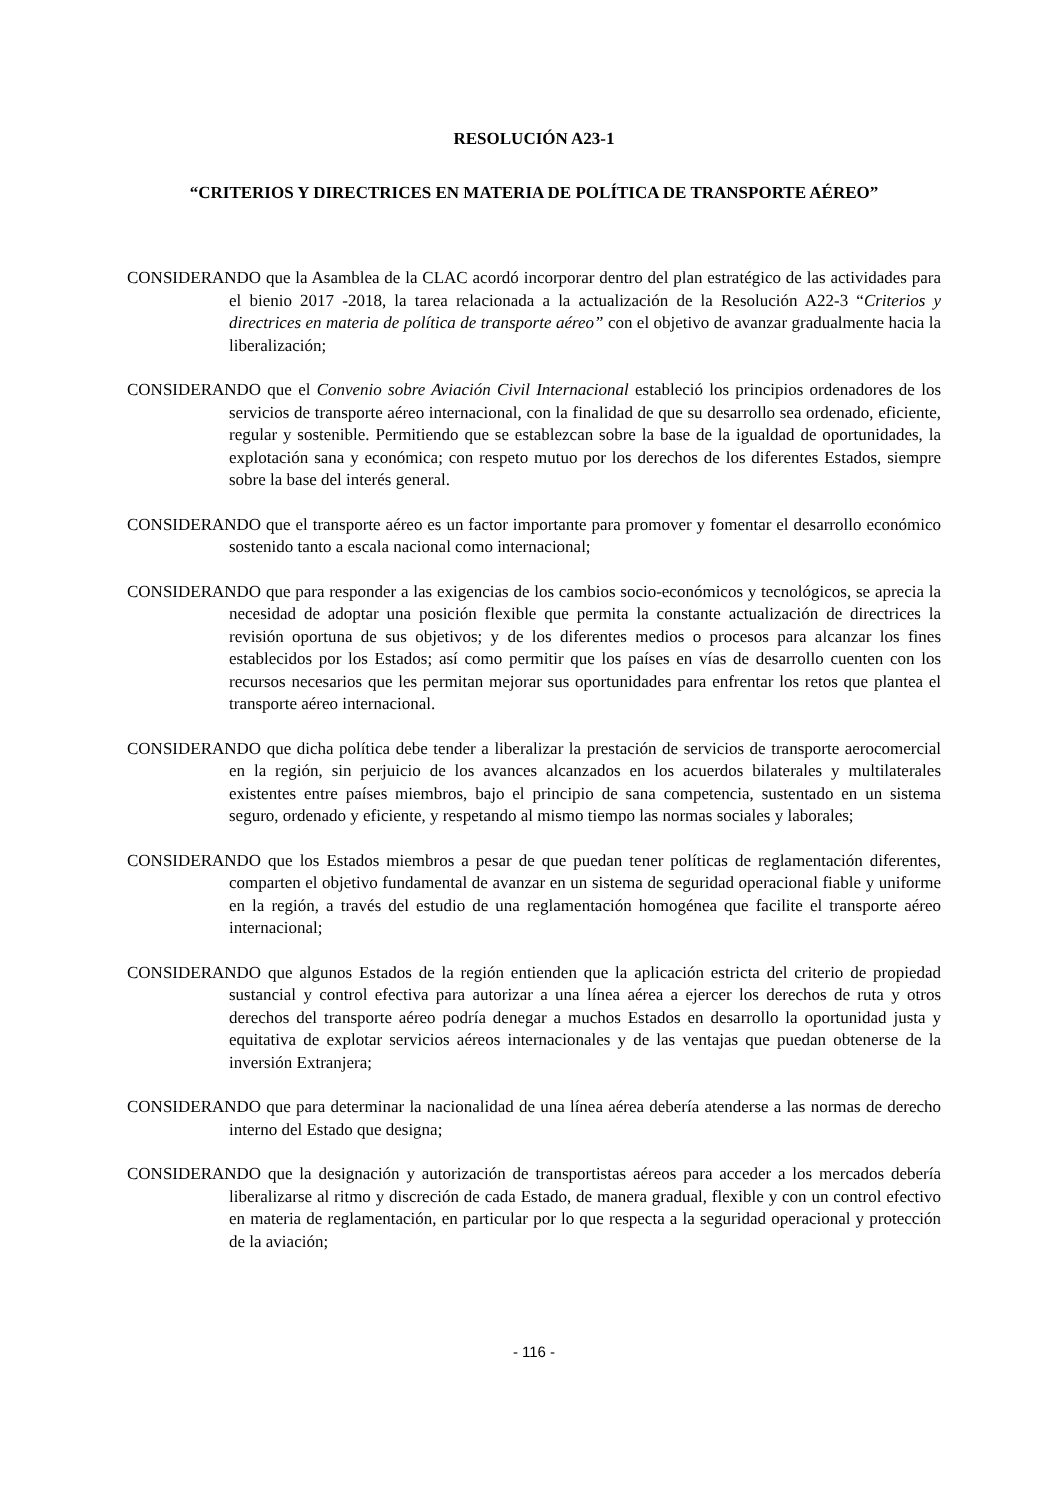RESOLUCIÓN A23-1
“CRITERIOS Y DIRECTRICES EN MATERIA DE POLÍTICA DE TRANSPORTE AÉREO”
CONSIDERANDO que la Asamblea de la CLAC acordó incorporar dentro del plan estratégico de las actividades para el bienio 2017 -2018, la tarea relacionada a la actualización de la Resolución A22-3 “Criterios y directrices en materia de política de transporte aéreo” con el objetivo de avanzar gradualmente hacia la liberalización;
CONSIDERANDO que el Convenio sobre Aviación Civil Internacional estableció los principios ordenadores de los servicios de transporte aéreo internacional, con la finalidad de que su desarrollo sea ordenado, eficiente, regular y sostenible. Permitiendo que se establezcan sobre la base de la igualdad de oportunidades, la explotación sana y económica; con respeto mutuo por los derechos de los diferentes Estados, siempre sobre la base del interés general.
CONSIDERANDO que el transporte aéreo es un factor importante para promover y fomentar el desarrollo económico sostenido tanto a escala nacional como internacional;
CONSIDERANDO que para responder a las exigencias de los cambios socio-económicos y tecnológicos, se aprecia la necesidad de adoptar una posición flexible que permita la constante actualización de directrices la revisión oportuna de sus objetivos; y de los diferentes medios o procesos para alcanzar los fines establecidos por los Estados; así como permitir que los países en vías de desarrollo cuenten con los recursos necesarios que les permitan mejorar sus oportunidades para enfrentar los retos que plantea el transporte aéreo internacional.
CONSIDERANDO que dicha política debe tender a liberalizar la prestación de servicios de transporte aerocomercial en la región, sin perjuicio de los avances alcanzados en los acuerdos bilaterales y multilaterales existentes entre países miembros, bajo el principio de sana competencia, sustentado en un sistema seguro, ordenado y eficiente, y respetando al mismo tiempo las normas sociales y laborales;
CONSIDERANDO que los Estados miembros a pesar de que puedan tener políticas de reglamentación diferentes, comparten el objetivo fundamental de avanzar en un sistema de seguridad operacional fiable y uniforme en la región, a través del estudio de una reglamentación homogénea que facilite el transporte aéreo internacional;
CONSIDERANDO que algunos Estados de la región entienden que la aplicación estricta del criterio de propiedad sustancial y control efectiva para autorizar a una línea aérea a ejercer los derechos de ruta y otros derechos del transporte aéreo podría denegar a muchos Estados en desarrollo la oportunidad justa y equitativa de explotar servicios aéreos internacionales y de las ventajas que puedan obtenerse de la inversión Extranjera;
CONSIDERANDO que para determinar la nacionalidad de una línea aérea debería atenderse a las normas de derecho interno del Estado que designa;
CONSIDERANDO que la designación y autorización de transportistas aéreos para acceder a los mercados debería liberalizarse al ritmo y discreción de cada Estado, de manera gradual, flexible y con un control efectivo en materia de reglamentación, en particular por lo que respecta a la seguridad operacional y protección de la aviación;
- 116 -